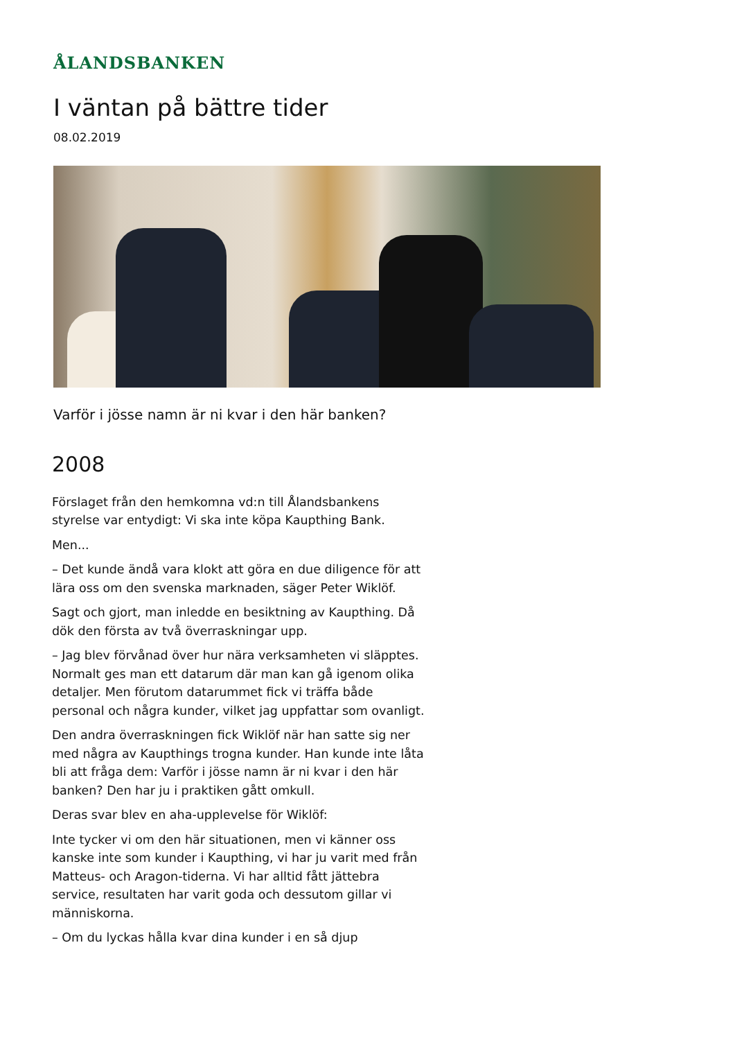ÅLANDSBANKEN
I väntan på bättre tider
08.02.2019
Varför i jösse namn är ni kvar i den här banken?
2008
Förslaget från den hemkomna vd:n till Ålandsbankens styrelse var entydigt: Vi ska inte köpa Kaupthing Bank.
Men...
– Det kunde ändå vara klokt att göra en due diligence för att lära oss om den svenska marknaden, säger Peter Wiklöf.
Sagt och gjort, man inledde en besiktning av Kaupthing. Då dök den första av två överraskningar upp.
– Jag blev förvånad över hur nära verksamheten vi släpptes. Normalt ges man ett datarum där man kan gå igenom olika detaljer. Men förutom datarummet fick vi träffa både personal och några kunder, vilket jag uppfattar som ovanligt.
Den andra överraskningen fick Wiklöf när han satte sig ner med några av Kaupthings trogna kunder. Han kunde inte låta bli att fråga dem: Varför i jösse namn är ni kvar i den här banken? Den har ju i praktiken gått omkull.
Deras svar blev en aha-upplevelse för Wiklöf:
Inte tycker vi om den här situationen, men vi känner oss kanske inte som kunder i Kaupthing, vi har ju varit med från Matteus- och Aragon-tiderna. Vi har alltid fått jättebra service, resultaten har varit goda och dessutom gillar vi människorna.
– Om du lyckas hålla kvar dina kunder i en så djup